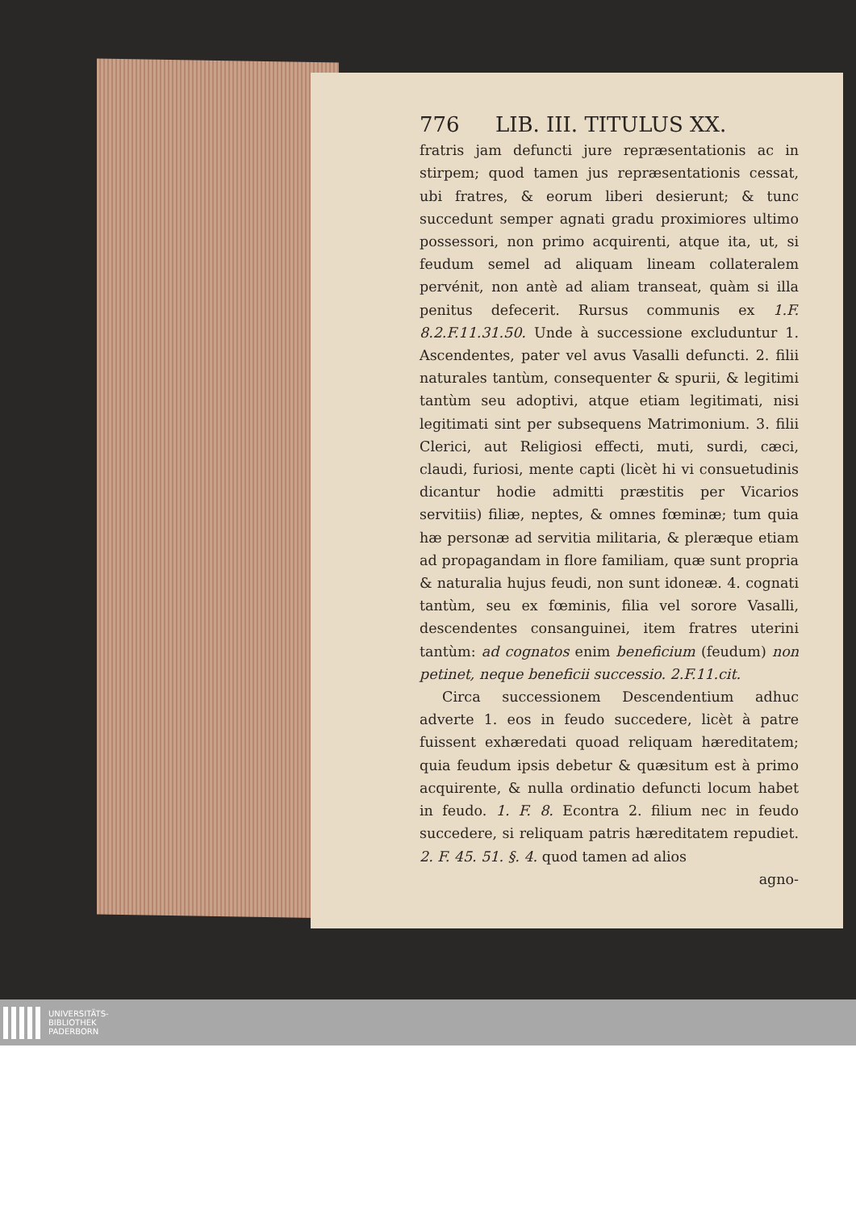776 LIB. III. TITULUS XX.
fratris jam defuncti jure repræsentationis ac in stirpem; quod tamen jus repræsentationis cessat, ubi fratres, & eorum liberi desierunt; & tunc succedunt semper agnati gradu proximiores ultimo possessori, non primo acquirenti, atque ita, ut, si feudum semel ad aliquam lineam collateralem pervénit, non antè ad aliam transeat, quàm si illa penitus defecerit. Rursus communis ex 1.F. 8.2.F.11.31.50. Unde à successione excluduntur 1. Ascendentes, pater vel avus Vasalli defuncti. 2. filii naturales tantùm, consequenter & spurii, & legitimi tantùm seu adoptivi, atque etiam legitimati, nisi legitimati sint per subsequens Matrimonium. 3. filii Clerici, aut Religiosi effecti, muti, surdi, cæci, claudi, furiosi, mente capti (licèt hi vi consuetudinis dicantur hodie admitti præstitis per Vicarios servitiis) filiæ, neptes, & omnes fœminæ; tum quia hæ personæ ad servitia militaria, & pleræque etiam ad propagandam in flore familiam, quæ sunt propria & naturalia hujus feudi, non sunt idoneæ. 4. cognati tantùm, seu ex fœminis, filia vel sorore Vasalli, descendentes consanguinei, item fratres uterini tantùm: ad cognatos enim beneficium (feudum) non petinet, neque beneficii successio. 2.F.11.cit.
Circa successionem Descendentium adhuc adverte 1. eos in feudo succedere, licèt à patre fuissent exhæredati quoad reliquam hæreditatem; quia feudum ipsis debetur & quæsitum est à primo acquirente, & nulla ordinatio defuncti locum habet in feudo. 1. F. 8. Econtra 2. filium nec in feudo succedere, si reliquam patris hæreditatem repudiet. 2. F. 45. 51. §. 4. quod tamen ad alios
agno-
UNIVERSITÄTS-
BIBLIOTHEK
PADERBORN